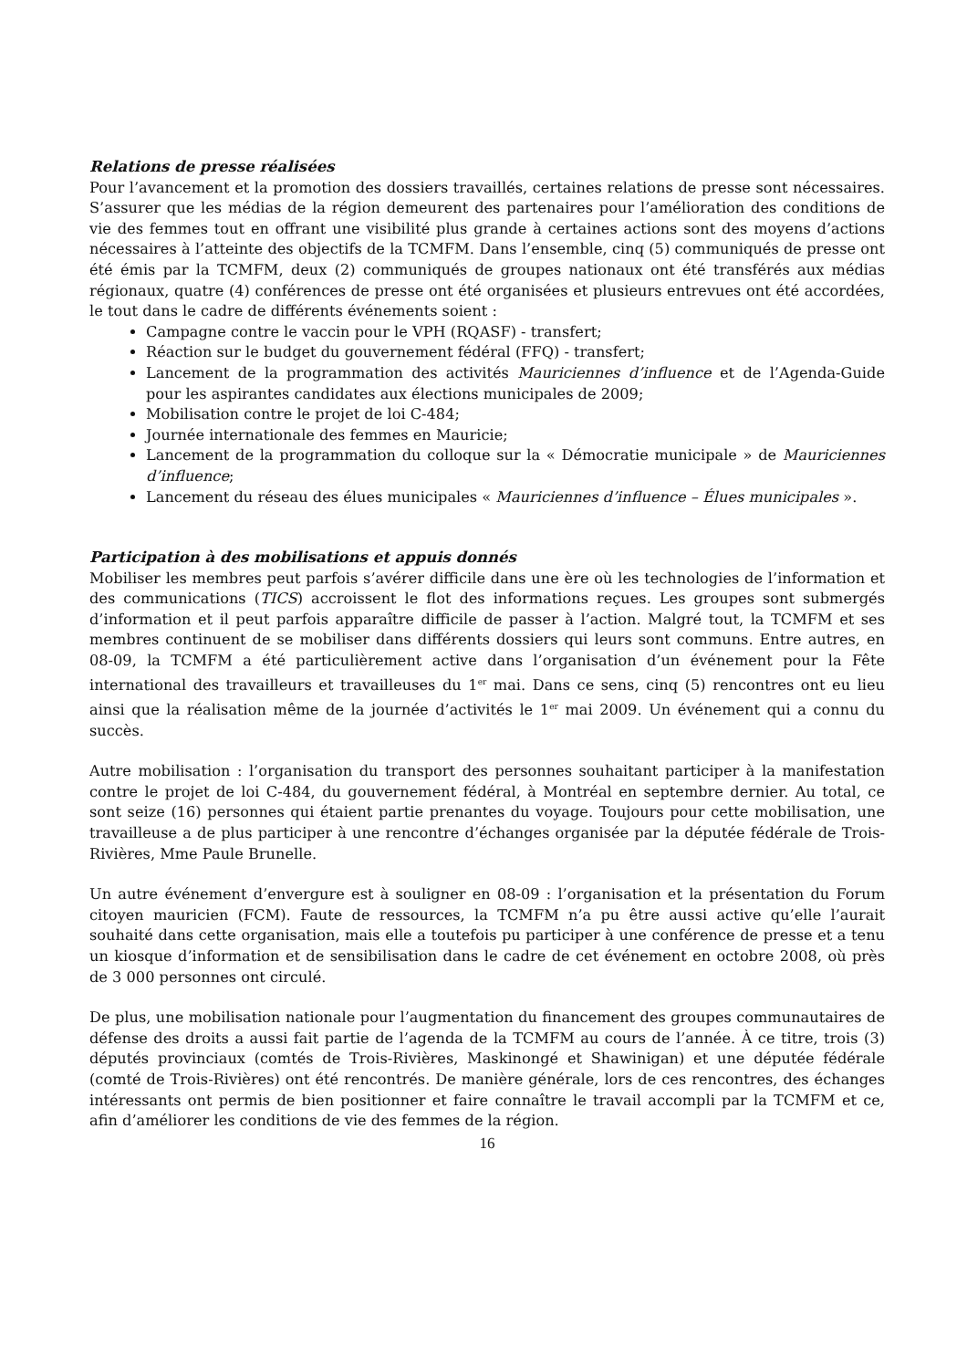Relations de presse réalisées
Pour l’avancement et la promotion des dossiers travaillés, certaines relations de presse sont nécessaires. S’assurer que les médias de la région demeurent des partenaires pour l’amélioration des conditions de vie des femmes tout en offrant une visibilité plus grande à certaines actions sont des moyens d’actions nécessaires à l’atteinte des objectifs de la TCMFM. Dans l’ensemble, cinq (5) communiqués de presse ont été émis par la TCMFM, deux (2) communiqués de groupes nationaux ont été transférés aux médias régionaux, quatre (4) conférences de presse ont été organisées et plusieurs entrevues ont été accordées, le tout dans le cadre de différents événements soient :
Campagne contre le vaccin pour le VPH (RQASF) - transfert;
Réaction sur le budget du gouvernement fédéral (FFQ) - transfert;
Lancement de la programmation des activités Mauriciennes d’influence et de l’Agenda-Guide pour les aspirantes candidates aux élections municipales de 2009;
Mobilisation contre le projet de loi C-484;
Journée internationale des femmes en Mauricie;
Lancement de la programmation du colloque sur la « Démocratie municipale » de Mauriciennes d’influence;
Lancement du réseau des élues municipales « Mauriciennes d’influence – Élues municipales ».
Participation à des mobilisations et appuis donnés
Mobiliser les membres peut parfois s’avérer difficile dans une ère où les technologies de l’information et des communications (TICS) accroissent le flot des informations reçues. Les groupes sont submergés d’information et il peut parfois apparaître difficile de passer à l’action. Malgré tout, la TCMFM et ses membres continuent de se mobiliser dans différents dossiers qui leurs sont communs. Entre autres, en 08-09, la TCMFM a été particulièrement active dans l’organisation d’un événement pour la Fête international des travailleurs et travailleuses du 1<sup>er</sup> mai. Dans ce sens, cinq (5) rencontres ont eu lieu ainsi que la réalisation même de la journée d’activités le 1<sup>er</sup> mai 2009. Un événement qui a connu du succès.
Autre mobilisation : l’organisation du transport des personnes souhaitant participer à la manifestation contre le projet de loi C-484, du gouvernement fédéral, à Montréal en septembre dernier. Au total, ce sont seize (16) personnes qui étaient partie prenantes du voyage. Toujours pour cette mobilisation, une travailleuse a de plus participer à une rencontre d’échanges organisée par la députée fédérale de Trois-Rivières, Mme Paule Brunelle.
Un autre événement d’envergure est à souligner en 08-09 : l’organisation et la présentation du Forum citoyen mauricien (FCM). Faute de ressources, la TCMFM n’a pu être aussi active qu’elle l’aurait souhaité dans cette organisation, mais elle a toutefois pu participer à une conférence de presse et a tenu un kiosque d’information et de sensibilisation dans le cadre de cet événement en octobre 2008, où près de 3 000 personnes ont circulé.
De plus, une mobilisation nationale pour l’augmentation du financement des groupes communautaires de défense des droits a aussi fait partie de l’agenda de la TCMFM au cours de l’année. À ce titre, trois (3) députés provinciaux (comtés de Trois-Rivières, Maskinongé et Shawinigan) et une députée fédérale (comté de Trois-Rivières) ont été rencontrés. De manière générale, lors de ces rencontres, des échanges intéressants ont permis de bien positionner et faire connaître le travail accompli par la TCMFM et ce, afin d’améliorer les conditions de vie des femmes de la région.
16